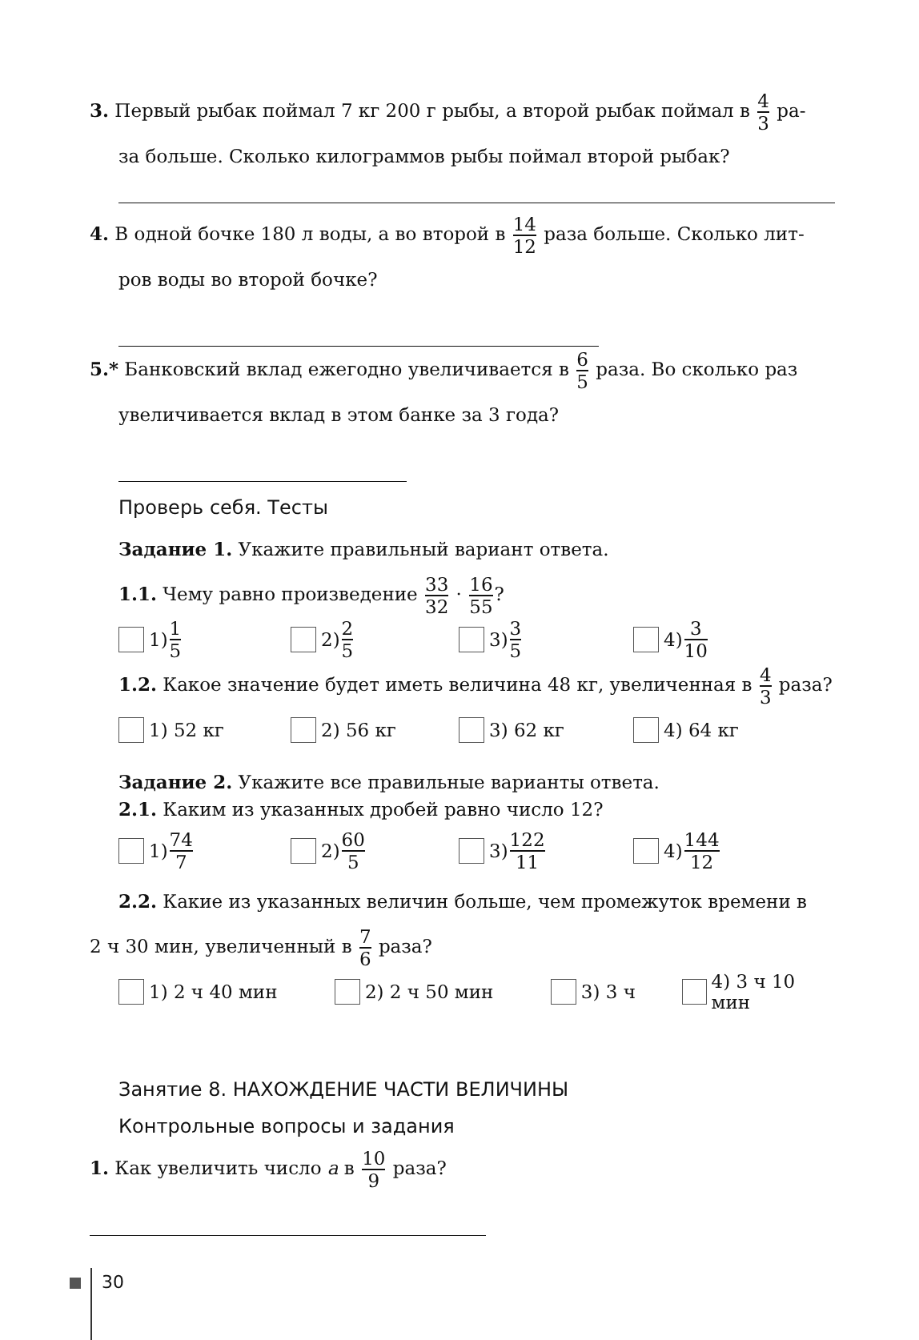3. Первый рыбак поймал 7 кг 200 г рыбы, а второй рыбак поймал в 4 3 ра-
за больше. Сколько килограммов рыбы поймал второй рыбак?
4. В одной бочке 180 л воды, а во второй в 14 12 раза больше. Сколько лит-
ров воды во второй бочке?
5.* Банковский вклад ежегодно увеличивается в 6 5 раза. Во сколько раз
увеличивается вклад в этом банке за 3 года?
Проверь себя. Тесты
Задание 1. Укажите правильный вариант ответа.
1.1. Чему равно произведение 33 32 · 16 55?
1) 1 5
2) 2 5
3) 3 5
4) 3 10
1.2. Какое значение будет иметь величина 48 кг, увеличенная в 4 3 раза?
1) 52 кг 2) 56 кг 3) 62 кг 4) 64 кг
Задание 2. Укажите все правильные варианты ответа.
2.1. Каким из указанных дробей равно число 12?
1) 74 7
2) 60 5
3) 122 11
4) 144 12
2.2. Какие из указанных величин больше, чем промежуток времени в
2 ч 30 мин, увеличенный в 7 6 раза?
1) 2 ч 40 мин 2) 2 ч 50 мин 3) 3 ч 4) 3 ч 10 мин
Занятие 8. НАХОЖДЕНИЕ ЧАСТИ ВЕЛИЧИНЫ
Контрольные вопросы и задания
1. Как увеличить число a в 10 9 раза?
30